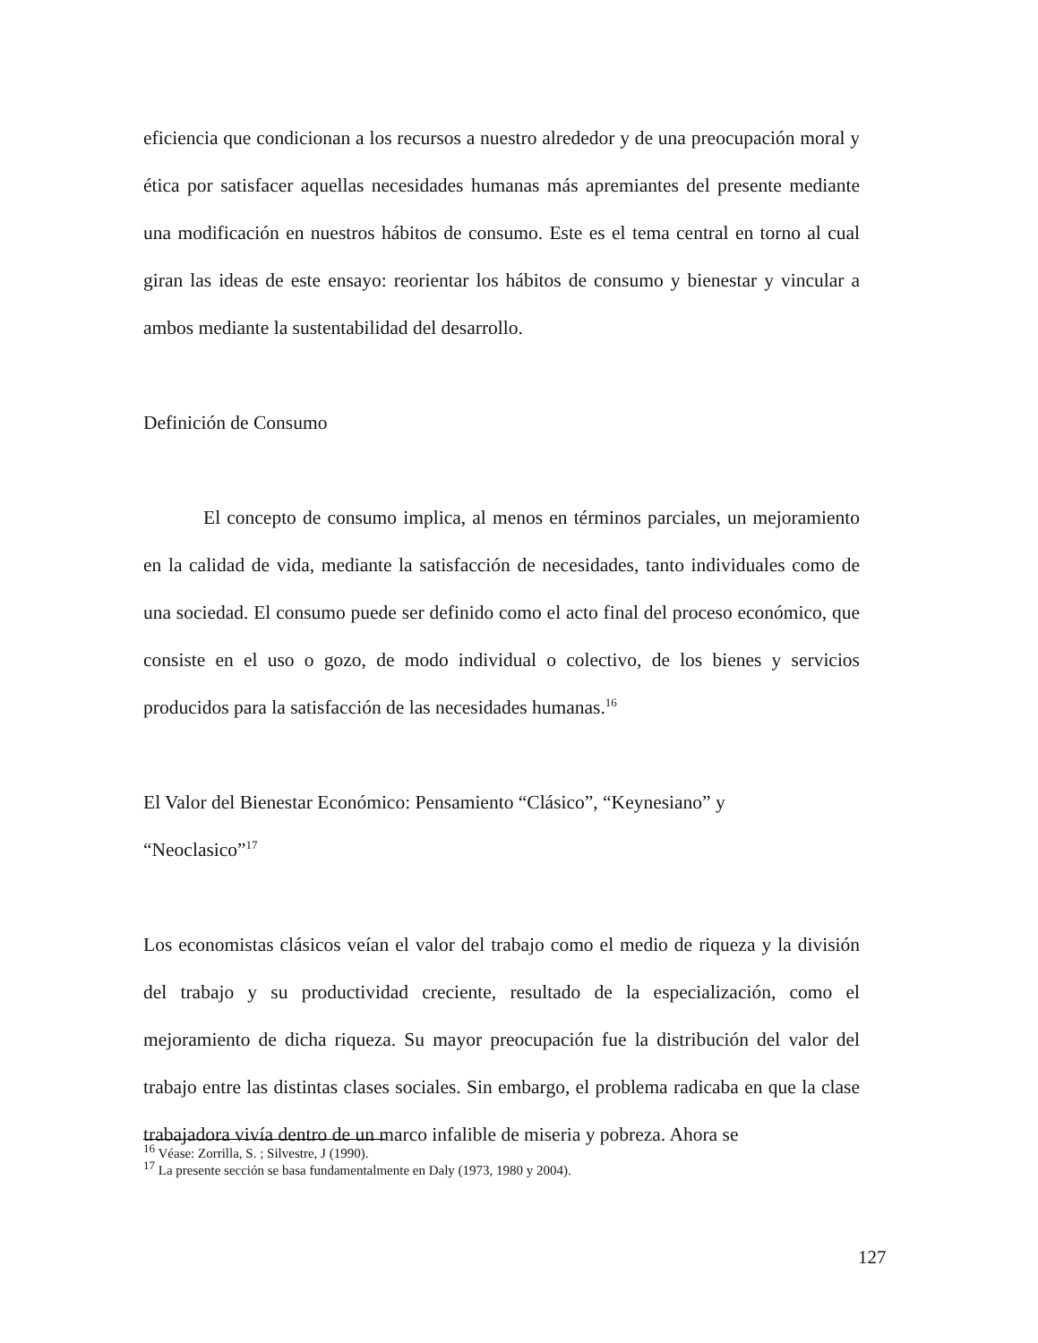eficiencia que condicionan a los recursos a nuestro alrededor y de una preocupación moral y ética por satisfacer aquellas necesidades humanas más apremiantes del presente mediante una modificación en nuestros hábitos de consumo. Este es el tema central en torno al cual giran las ideas de este ensayo: reorientar los hábitos de consumo y bienestar y vincular a ambos mediante la sustentabilidad del desarrollo.
Definición de Consumo
El concepto de consumo implica, al menos en términos parciales, un mejoramiento en la calidad de vida, mediante la satisfacción de necesidades, tanto individuales como de una sociedad. El consumo puede ser definido como el acto final del proceso económico, que consiste en el uso o gozo, de modo individual o colectivo, de los bienes y servicios producidos para la satisfacción de las necesidades humanas.<sup>16</sup>
El Valor del Bienestar Económico: Pensamiento “Clásico”, “Keynesiano” y
“Neoclasico”<sup>17</sup>
Los economistas clásicos veían el valor del trabajo como el medio de riqueza y la división del trabajo y su productividad creciente, resultado de la especialización, como el mejoramiento de dicha riqueza. Su mayor preocupación fue la distribución del valor del trabajo entre las distintas clases sociales. Sin embargo, el problema radicaba en que la clase trabajadora vivía dentro de un marco infalible de miseria y pobreza. Ahora se
<sup>16</sup> Véase: Zorrilla, S. ; Silvestre, J (1990).
<sup>17</sup> La presente sección se basa fundamentalmente en Daly (1973, 1980 y 2004).
127